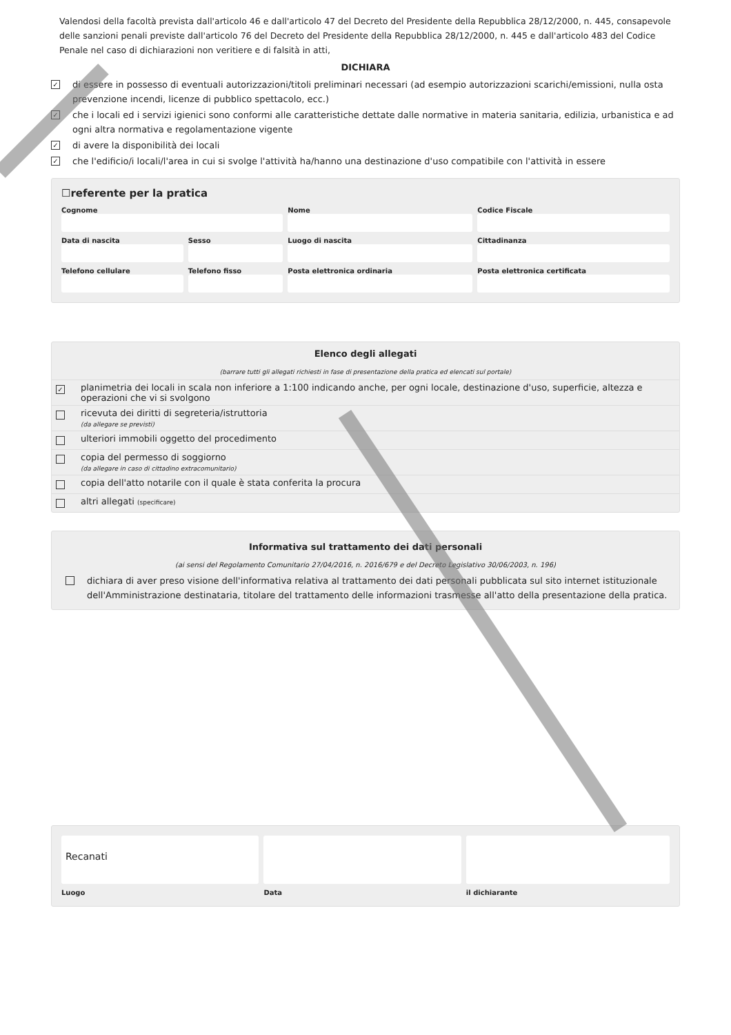Valendosi della facoltà prevista dall'articolo 46 e dall'articolo 47 del Decreto del Presidente della Repubblica 28/12/2000, n. 445, consapevole delle sanzioni penali previste dall'articolo 76 del Decreto del Presidente della Repubblica 28/12/2000, n. 445 e dall'articolo 483 del Codice Penale nel caso di dichiarazioni non veritiere e di falsità in atti,
DICHIARA
✓ di essere in possesso di eventuali autorizzazioni/titoli preliminari necessari (ad esempio autorizzazioni scarichi/emissioni, nulla osta prevenzione incendi, licenze di pubblico spettacolo, ecc.)
✓ che i locali ed i servizi igienici sono conformi alle caratteristiche dettate dalle normative in materia sanitaria, edilizia, urbanistica e ad ogni altra normativa e regolamentazione vigente
✓ di avere la disponibilità dei locali
✓ che l'edificio/i locali/l'area in cui si svolge l'attività ha/hanno una destinazione d'uso compatibile con l'attività in essere
☐referente per la pratica
| Cognome | | Nome | Codice Fiscale |
| Data di nascita | Sesso | Luogo di nascita | Cittadinanza |
| Telefono cellulare | Telefono fisso | Posta elettronica ordinaria | Posta elettronica certificata |
Elenco degli allegati
(barrare tutti gli allegati richiesti in fase di presentazione della pratica ed elencati sul portale)
| ✓ | planimetria dei locali in scala non inferiore a 1:100 indicando anche, per ogni locale, destinazione d'uso, superficie, altezza e operazioni che vi si svolgono |
| | ricevuta dei diritti di segreteria/istruttoria (da allegare se previsti) |
| | ulteriori immobili oggetto del procedimento |
| | copia del permesso di soggiorno (da allegare in caso di cittadino extracomunitario) |
| | copia dell'atto notarile con il quale è stata conferita la procura |
| | altri allegati (specificare) |
Informativa sul trattamento dei dati personali
(ai sensi del Regolamento Comunitario 27/04/2016, n. 2016/679 e del Decreto Legislativo 30/06/2003, n. 196)
dichiara di aver preso visione dell'informativa relativa al trattamento dei dati personali pubblicata sul sito internet istituzionale dell'Amministrazione destinataria, titolare del trattamento delle informazioni trasmesse all'atto della presentazione della pratica.
| Recanati | | |
| Luogo | Data | il dichiarante |